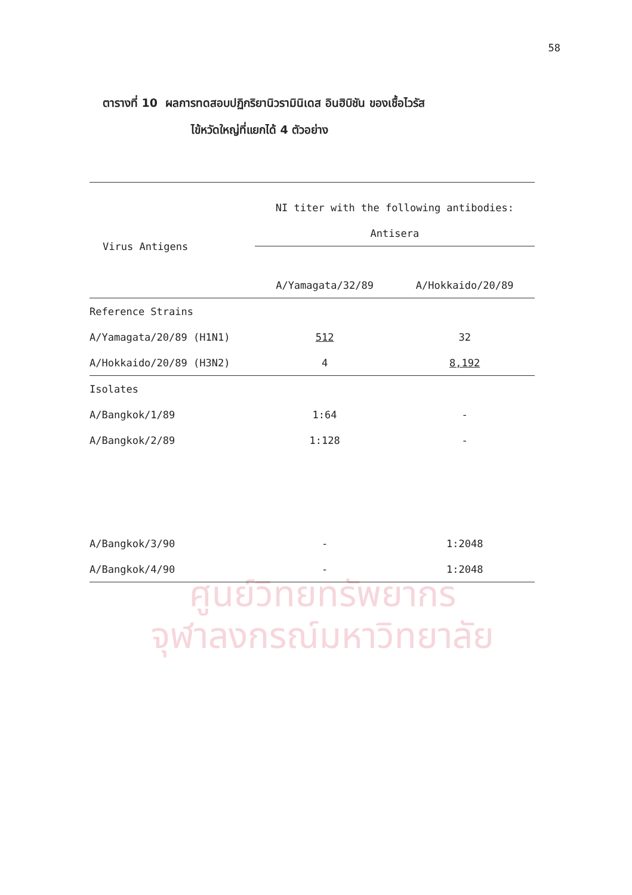ศูนย์วิทยทรัพยากร
จุฬาลงกรณ์มหาวิทยาลัย
58
ตารางที่ 10 ผลการทดสอบปฏิกริยานิวรามินิเดส อินฮิบิชัน ของเชื้อไวรัส
ไข้หวัดใหญ่ที่แยกได้ 4 ตัวอย่าง
| | NI titer with the following antibodies: | |
| --- | --- | --- |
| Virus Antigens | Antisera | |
| | A/Yamagata/32/89 | A/Hokkaido/20/89 |
| Reference Strains | | |
| A/Yamagata/20/89 (H1N1) | 512 | 32 |
| A/Hokkaido/20/89 (H3N2) | 4 | 8,192 |
| Isolates | | |
| A/Bangkok/1/89 | 1:64 | - |
| A/Bangkok/2/89 | 1:128 | - |
| A/Bangkok/3/90 | - | 1:2048 |
| A/Bangkok/4/90 | - | 1:2048 |